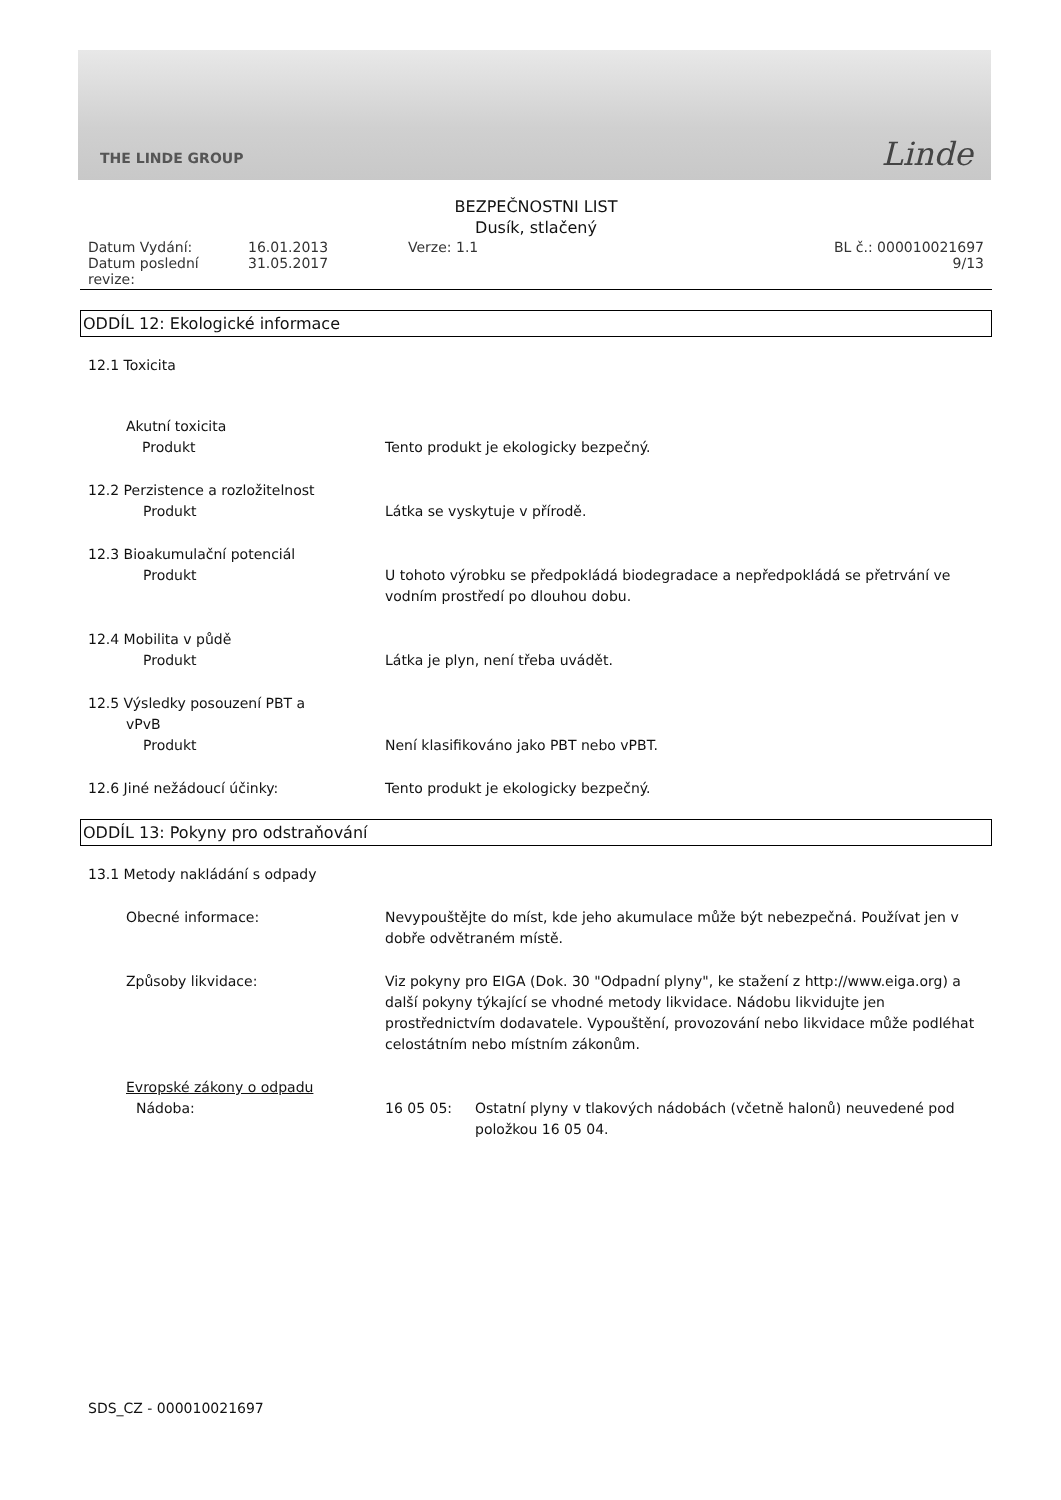THE LINDE GROUP Linde
BEZPEČNOSTNI LIST
Dusík, stlačený
Datum Vydání:
Datum poslední revize:
16.01.2013
31.05.2017
Verze: 1.1
BL č.: 000010021697
9/13
ODDÍL 12: Ekologické informace
12.1 Toxicita
Akutní toxicita
Produkt
Tento produkt je ekologicky bezpečný.
12.2 Perzistence a rozložitelnost
Produkt
Látka se vyskytuje v přírodě.
12.3 Bioakumulační potenciál
Produkt
U tohoto výrobku se předpokládá biodegradace a nepředpokládá se přetrvání ve vodním prostředí po dlouhou dobu.
12.4 Mobilita v půdě
Produkt
Látka je plyn, není třeba uvádět.
12.5 Výsledky posouzení PBT a
vPvB
Produkt
Není klasifikováno jako PBT nebo vPBT.
12.6 Jiné nežádoucí účinky:
Tento produkt je ekologicky bezpečný.
ODDÍL 13: Pokyny pro odstraňování
13.1 Metody nakládání s odpady
Obecné informace:
Nevypouštějte do míst, kde jeho akumulace může být nebezpečná. Používat jen v dobře odvětraném místě.
Způsoby likvidace:
Viz pokyny pro EIGA (Dok. 30 "Odpadní plyny", ke stažení z http://www.eiga.org) a další pokyny týkající se vhodné metody likvidace. Nádobu likvidujte jen prostřednictvím dodavatele. Vypouštění, provozování nebo likvidace může podléhat celostátním nebo místním zákonům.
Evropské zákony o odpadu
Nádoba:
16 05 05:
Ostatní plyny v tlakových nádobách (včetně halonů) neuvedené pod položkou 16 05 04.
SDS_CZ - 000010021697